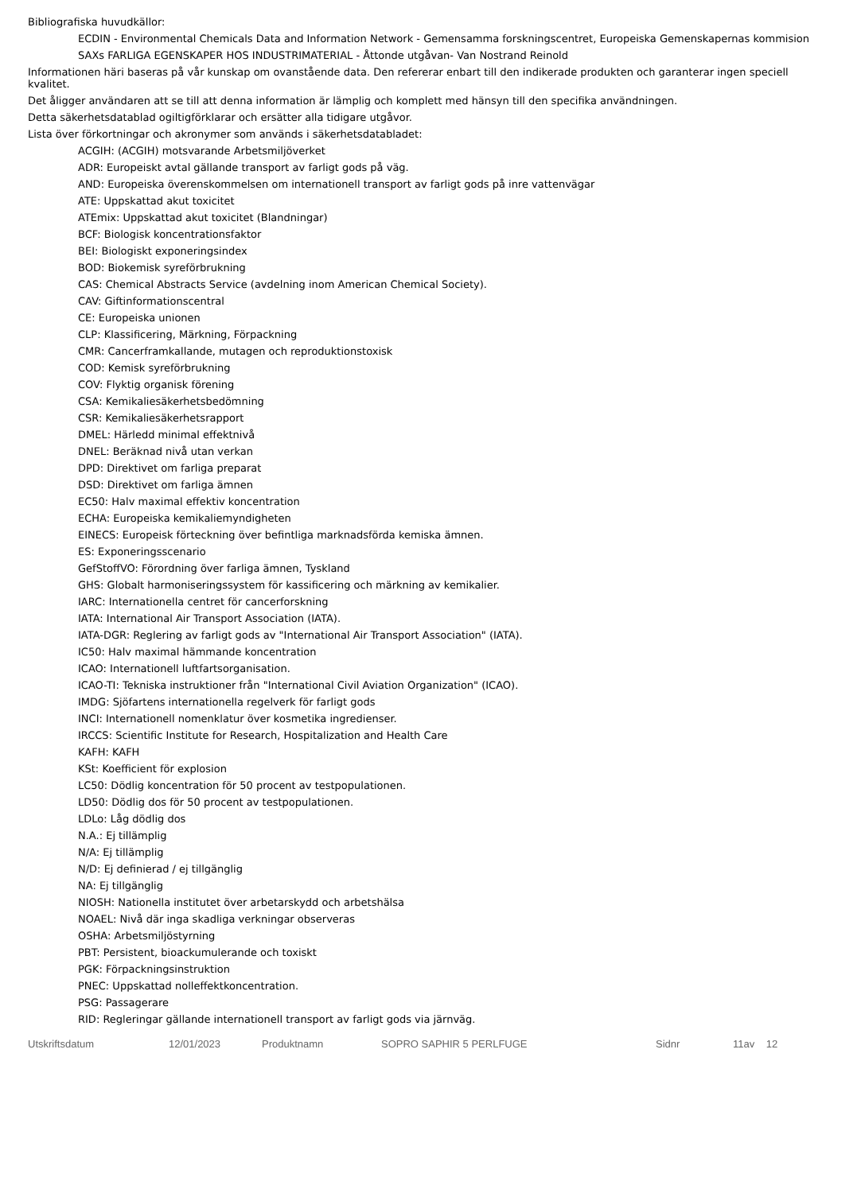Bibliografiska huvudkällor:
ECDIN - Environmental Chemicals Data and Information Network - Gemensamma forskningscentret, Europeiska Gemenskapernas kommision
SAXs FARLIGA EGENSKAPER HOS INDUSTRIMATERIAL - Åttonde utgåvan- Van Nostrand Reinold
Informationen häri baseras på vår kunskap om ovanstående data. Den refererar enbart till den indikerade produkten och garanterar ingen speciell kvalitet.
Det åligger användaren att se till att denna information är lämplig och komplett med hänsyn till den specifika användningen.
Detta säkerhetsdatablad ogiltigförklarar och ersätter alla tidigare utgåvor.
Lista över förkortningar och akronymer som används i säkerhetsdatabladet:
ACGIH: (ACGIH) motsvarande Arbetsmiljöverket
ADR: Europeiskt avtal gällande transport av farligt gods på väg.
AND: Europeiska överenskommelsen om internationell transport av farligt gods på inre vattenvägar
ATE: Uppskattad akut toxicitet
ATEmix: Uppskattad akut toxicitet (Blandningar)
BCF: Biologisk koncentrationsfaktor
BEI: Biologiskt exponeringsindex
BOD: Biokemisk syreförbrukning
CAS: Chemical Abstracts Service (avdelning inom American Chemical Society).
CAV: Giftinformationscentral
CE: Europeiska unionen
CLP: Klassificering, Märkning, Förpackning
CMR: Cancerframkallande, mutagen och reproduktionstoxisk
COD: Kemisk syreförbrukning
COV: Flyktig organisk förening
CSA: Kemikaliesäkerhetsbedömning
CSR: Kemikaliesäkerhetsrapport
DMEL: Härledd minimal effektnivå
DNEL: Beräknad nivå utan verkan
DPD: Direktivet om farliga preparat
DSD: Direktivet om farliga ämnen
EC50: Halv maximal effektiv koncentration
ECHA: Europeiska kemikaliemyndigheten
EINECS: Europeisk förteckning över befintliga marknadsförda kemiska ämnen.
ES: Exponeringsscenario
GefStoffVO: Förordning över farliga ämnen, Tyskland
GHS: Globalt harmoniseringssystem för kassificering och märkning av kemikalier.
IARC: Internationella centret för cancerforskning
IATA: International Air Transport Association (IATA).
IATA-DGR: Reglering av farligt gods av "International Air Transport Association" (IATA).
IC50: Halv maximal hämmande koncentration
ICAO: Internationell luftfartsorganisation.
ICAO-TI: Tekniska instruktioner från "International Civil Aviation Organization" (ICAO).
IMDG: Sjöfartens internationella regelverk för farligt gods
INCI: Internationell nomenklatur över kosmetika ingredienser.
IRCCS: Scientific Institute for Research, Hospitalization and Health Care
KAFH: KAFH
KSt: Koefficient för explosion
LC50: Dödlig koncentration för 50 procent av testpopulationen.
LD50: Dödlig dos för 50 procent av testpopulationen.
LDLo: Låg dödlig dos
N.A.: Ej tillämplig
N/A: Ej tillämplig
N/D: Ej definierad / ej tillgänglig
NA: Ej tillgänglig
NIOSH: Nationella institutet över arbetarskydd och arbetshälsa
NOAEL: Nivå där inga skadliga verkningar observeras
OSHA: Arbetsmiljöstyrning
PBT: Persistent, bioackumulerande och toxiskt
PGK: Förpackningsinstruktion
PNEC: Uppskattad nolleffektkoncentration.
PSG: Passagerare
RID: Regleringar gällande internationell transport av farligt gods via järnväg.
Utskriftsdatum 12/01/2023 Produktnamn SOPRO SAPHIR 5 PERLFUGE Sidnr 11av 12